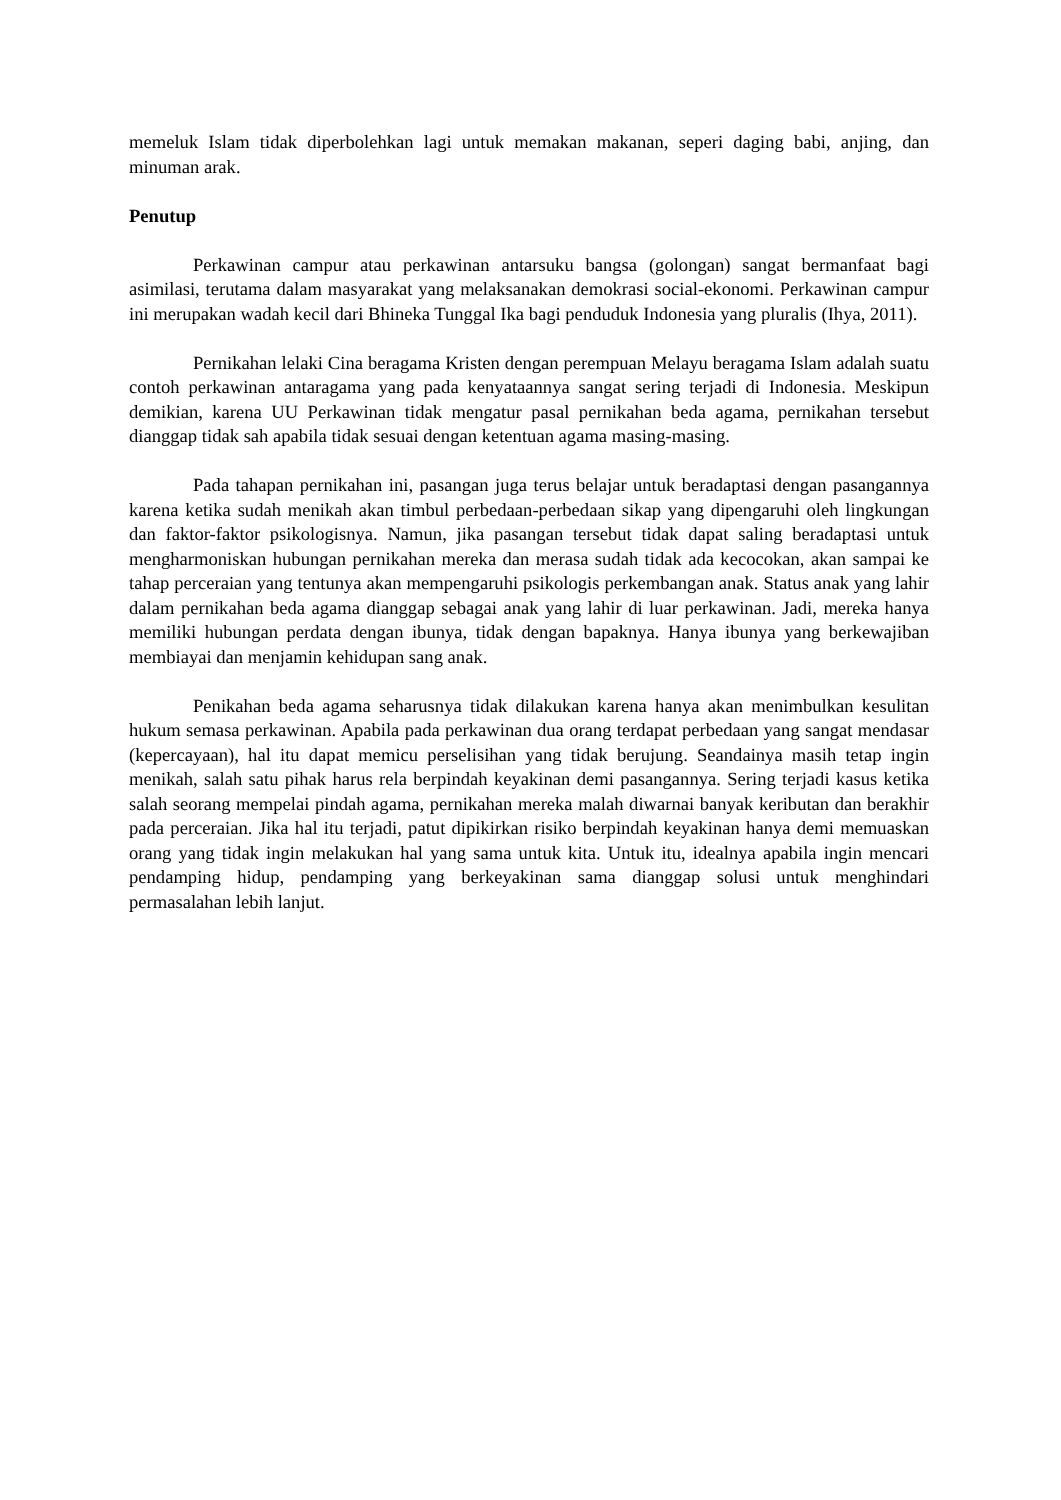memeluk Islam tidak diperbolehkan lagi untuk memakan makanan, seperi daging babi, anjing, dan minuman arak.
Penutup
Perkawinan campur atau perkawinan antarsuku bangsa (golongan) sangat bermanfaat bagi asimilasi, terutama dalam masyarakat yang melaksanakan demokrasi social-ekonomi. Perkawinan campur ini merupakan wadah kecil dari Bhineka Tunggal Ika bagi penduduk Indonesia yang pluralis (Ihya, 2011).
Pernikahan lelaki Cina beragama Kristen dengan perempuan Melayu beragama Islam adalah suatu contoh perkawinan antaragama yang pada kenyataannya sangat sering terjadi di Indonesia. Meskipun demikian, karena UU Perkawinan tidak mengatur pasal pernikahan beda agama, pernikahan tersebut dianggap tidak sah apabila tidak sesuai dengan ketentuan agama masing-masing.
Pada tahapan pernikahan ini, pasangan juga terus belajar untuk beradaptasi dengan pasangannya karena ketika sudah menikah akan timbul perbedaan-perbedaan sikap yang dipengaruhi oleh lingkungan dan faktor-faktor psikologisnya. Namun, jika pasangan tersebut tidak dapat saling beradaptasi untuk mengharmoniskan hubungan pernikahan mereka dan merasa sudah tidak ada kecocokan, akan sampai ke tahap perceraian yang tentunya akan mempengaruhi psikologis perkembangan anak. Status anak yang lahir dalam pernikahan beda agama dianggap sebagai anak yang lahir di luar perkawinan. Jadi, mereka hanya memiliki hubungan perdata dengan ibunya, tidak dengan bapaknya. Hanya ibunya yang berkewajiban membiayai dan menjamin kehidupan sang anak.
Penikahan beda agama seharusnya tidak dilakukan karena hanya akan menimbulkan kesulitan hukum semasa perkawinan. Apabila pada perkawinan dua orang terdapat perbedaan yang sangat mendasar (kepercayaan), hal itu dapat memicu perselisihan yang tidak berujung. Seandainya masih tetap ingin menikah, salah satu pihak harus rela berpindah keyakinan demi pasangannya. Sering terjadi kasus ketika salah seorang mempelai pindah agama, pernikahan mereka malah diwarnai banyak keributan dan berakhir pada perceraian. Jika hal itu terjadi, patut dipikirkan risiko berpindah keyakinan hanya demi memuaskan orang yang tidak ingin melakukan hal yang sama untuk kita. Untuk itu, idealnya apabila ingin mencari pendamping hidup, pendamping yang berkeyakinan sama dianggap solusi untuk menghindari permasalahan lebih lanjut.